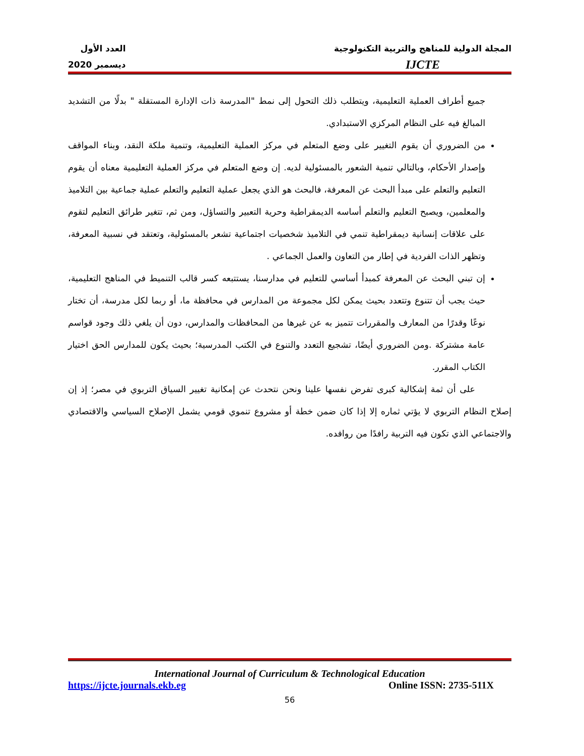المجلة الدولية للمناهج والتربية التكنولوجية
IJCTE
العدد الأول
ديسمبر 2020
جميع أطراف العملية التعليمية، ويتطلب ذلك التحول إلى نمط "المدرسة ذات الإدارة المستقلة " بدلًا من التشديد المبالغ فيه على النظام المركزي الاستبدادي.
من الضروري أن يقوم التغيير على وضع المتعلم في مركز العملية التعليمية، وتنمية ملكة النقد، وبناء المواقف وإصدار الأحكام، وبالتالي تنمية الشعور بالمسئولية لديه. إن وضع المتعلم في مركز العملية التعليمية معناه أن يقوم التعليم والتعلم على مبدأ البحث عن المعرفة، فالبحث هو الذي يجعل عملية التعليم والتعلم عملية جماعية بين التلاميذ والمعلمين، ويصبح التعليم والتعلم أساسه الديمقراطية وحرية التعبير والتساؤل، ومن ثم، تتغير طرائق التعليم لتقوم على علاقات إنسانية ديمقراطية تنمي في التلاميذ شخصيات اجتماعية تشعر بالمسئولية، وتعتقد في نسبية المعرفة، وتظهر الذات الفردية في إطار من التعاون والعمل الجماعي .
إن تبني البحث عن المعرفة كمبدأ أساسي للتعليم في مدارسنا، يستتبعه كسر قالب التنميط في المناهج التعليمية، حيث يجب أن تتنوع وتتعدد بحيث يمكن لكل مجموعة من المدارس في محافظة ما، أو ربما لكل مدرسة، أن تختار نوعًا وقدرًا من المعارف والمقررات تتميز به عن غيرها من المحافظات والمدارس، دون أن يلغي ذلك وجود قواسم عامة مشتركة .ومن الضروري أيضًا، تشجيع التعدد والتنوع في الكتب المدرسية؛ بحيث يكون للمدارس الحق اختيار الكتاب المقرر.
على أن ثمة إشكالية كبرى تفرض نفسها علينا ونحن نتحدث عن إمكانية تغيير السياق التربوي في مصر؛ إذ إن إصلاح النظام التربوي لا يؤتي ثماره إلا إذا كان ضمن خطة أو مشروع تنموي قومي يشمل الإصلاح السياسي والاقتصادي والاجتماعي الذي تكون فيه التربية رافدًا من روافده.
International Journal of Curriculum & Technological Education
https://ijcte.journals.ekb.eg Online ISSN: 2735-511X
56